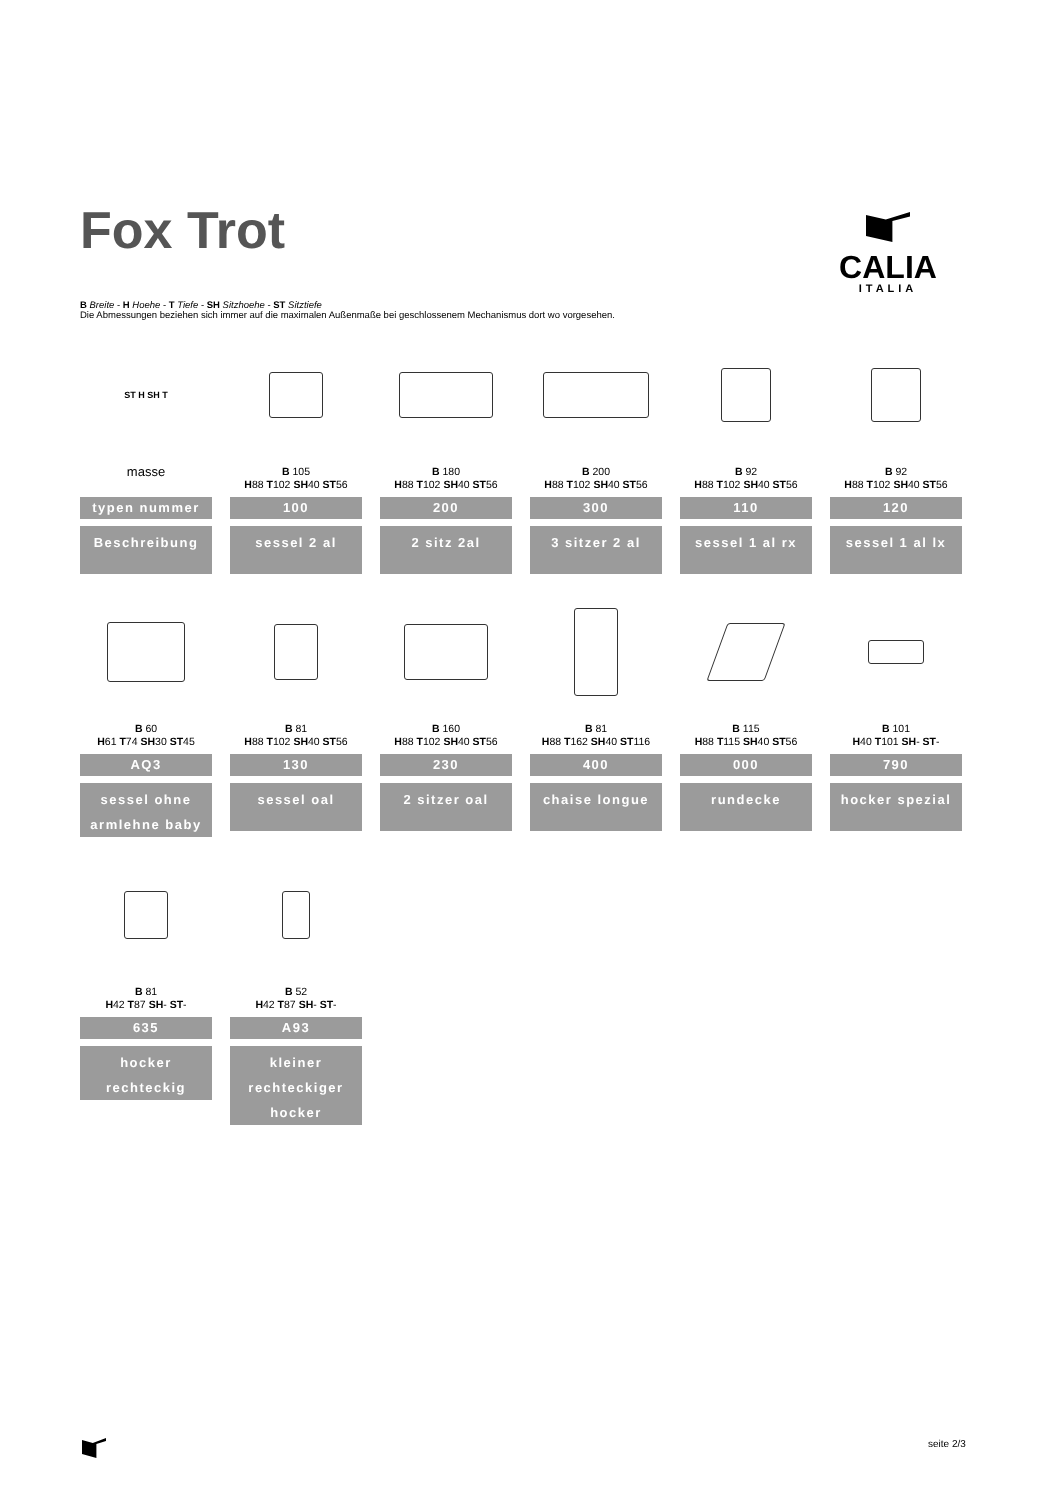Fox Trot
CALIA
ITALIA
B Breite - H Hoehe - T Tiefe - SH Sitzhoehe - ST Sitztiefe
Die Abmessungen beziehen sich immer auf die maximalen Außenmaße bei geschlossenem Mechanismus dort wo vorgesehen.
ST H SH T
masse
typen nummer
Beschreibung
B 105
H88 T102 SH40 ST56
100
sessel 2 al
B 180
H88 T102 SH40 ST56
200
2 sitz 2al
B 200
H88 T102 SH40 ST56
300
3 sitzer 2 al
B 92
H88 T102 SH40 ST56
110
sessel 1 al rx
B 92
H88 T102 SH40 ST56
120
sessel 1 al lx
B 60
H61 T74 SH30 ST45
AQ3
sessel ohne armlehne baby
B 81
H88 T102 SH40 ST56
130
sessel oal
B 160
H88 T102 SH40 ST56
230
2 sitzer oal
B 81
H88 T162 SH40 ST116
400
chaise longue
B 115
H88 T115 SH40 ST56
000
rundecke
B 101
H40 T101 SH- ST-
790
hocker spezial
B 81
H42 T87 SH- ST-
635
hocker rechteckig
B 52
H42 T87 SH- ST-
A93
kleiner rechteckiger hocker
seite 2/3